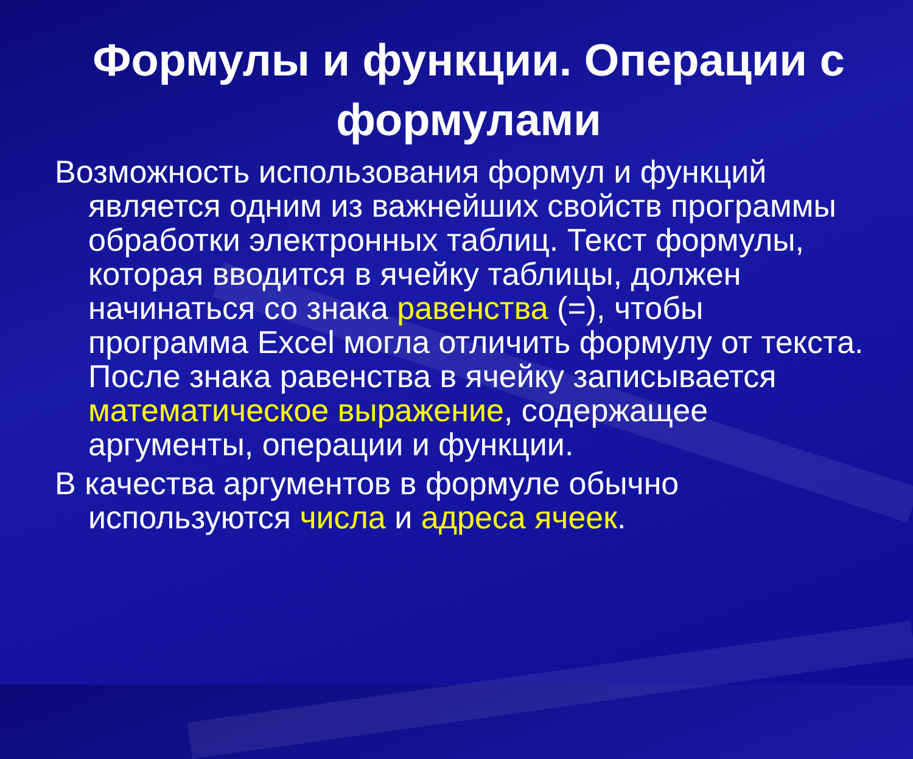Формулы и функции. Операции с формулами
Возможность использования формул и функций является одним из важнейших свойств программы обработки электронных таблиц. Текст формулы, которая вводится в ячейку таблицы, должен начинаться со знака равенства (=), чтобы программа Excel могла отличить формулу от текста. После знака равенства в ячейку записывается математическое выражение, содержащее аргументы, операции и функции.
В качества аргументов в формуле обычно используются числа и адреса ячеек.